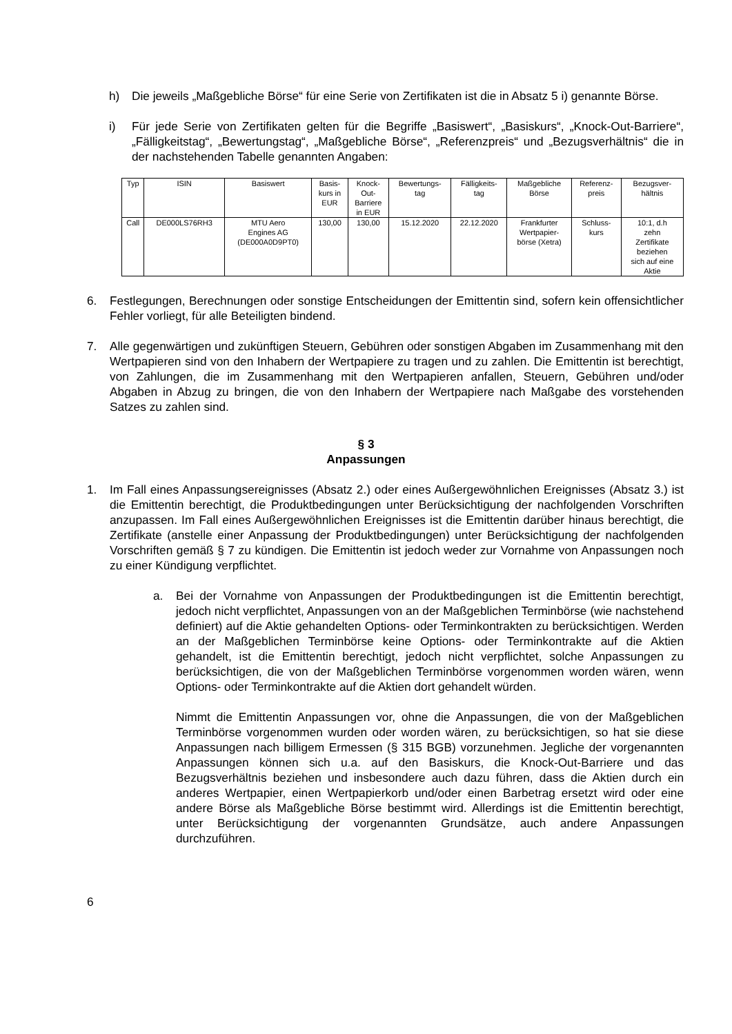h) Die jeweils „Maßgebliche Börse“ für eine Serie von Zertifikaten ist die in Absatz 5 i) genannte Börse.
i) Für jede Serie von Zertifikaten gelten für die Begriffe „Basiswert“, „Basiskurs“, „Knock-Out-Barriere“, „Fälligkeitstag“, „Bewertungstag“, „Maßgebliche Börse“, „Referenzpreis“ und „Bezugsverhältnis“ die in der nachstehenden Tabelle genannten Angaben:
| Typ | ISIN | Basiswert | Basis- kurs in EUR | Knock- Out- Barriere in EUR | Bewertungs- tag | Fälligkeits- tag | Maßgebliche Börse | Referenz- preis | Bezugsver- hältnis |
| --- | --- | --- | --- | --- | --- | --- | --- | --- | --- |
| Call | DE000LS76RH3 | MTU Aero Engines AG (DE000A0D9PT0) | 130,00 | 130,00 | 15.12.2020 | 22.12.2020 | Frankfurter Wertpapier- börse (Xetra) | Schluss- kurs | 10:1, d.h zehn Zertifikate beziehen sich auf eine Aktie |
6. Festlegungen, Berechnungen oder sonstige Entscheidungen der Emittentin sind, sofern kein offensichtlicher Fehler vorliegt, für alle Beteiligten bindend.
7. Alle gegenwärtigen und zukünftigen Steuern, Gebühren oder sonstigen Abgaben im Zusammenhang mit den Wertpapieren sind von den Inhabern der Wertpapiere zu tragen und zu zahlen. Die Emittentin ist berechtigt, von Zahlungen, die im Zusammenhang mit den Wertpapieren anfallen, Steuern, Gebühren und/oder Abgaben in Abzug zu bringen, die von den Inhabern der Wertpapiere nach Maßgabe des vorstehenden Satzes zu zahlen sind.
§ 3
Anpassungen
1. Im Fall eines Anpassungsereignisses (Absatz 2.) oder eines Außergewöhnlichen Ereignisses (Absatz 3.) ist die Emittentin berechtigt, die Produktbedingungen unter Berücksichtigung der nachfolgenden Vorschriften anzupassen. Im Fall eines Außergewöhnlichen Ereignisses ist die Emittentin darüber hinaus berechtigt, die Zertifikate (anstelle einer Anpassung der Produktbedingungen) unter Berücksichtigung der nachfolgenden Vorschriften gemäß § 7 zu kündigen. Die Emittentin ist jedoch weder zur Vornahme von Anpassungen noch zu einer Kündigung verpflichtet.
a. Bei der Vornahme von Anpassungen der Produktbedingungen ist die Emittentin berechtigt, jedoch nicht verpflichtet, Anpassungen von an der Maßgeblichen Terminbörse (wie nachstehend definiert) auf die Aktie gehandelten Options- oder Terminkontrakten zu berücksichtigen. Werden an der Maßgeblichen Terminbörse keine Options- oder Terminkontrakte auf die Aktien gehandelt, ist die Emittentin berechtigt, jedoch nicht verpflichtet, solche Anpassungen zu berücksichtigen, die von der Maßgeblichen Terminbörse vorgenommen worden wären, wenn Options- oder Terminkontrakte auf die Aktien dort gehandelt würden.
Nimmt die Emittentin Anpassungen vor, ohne die Anpassungen, die von der Maßgeblichen Terminbörse vorgenommen wurden oder worden wären, zu berücksichtigen, so hat sie diese Anpassungen nach billigem Ermessen (§ 315 BGB) vorzunehmen. Jegliche der vorgenannten Anpassungen können sich u.a. auf den Basiskurs, die Knock-Out-Barriere und das Bezugsverhältnis beziehen und insbesondere auch dazu führen, dass die Aktien durch ein anderes Wertpapier, einen Wertpapierkorb und/oder einen Barbetrag ersetzt wird oder eine andere Börse als Maßgebliche Börse bestimmt wird. Allerdings ist die Emittentin berechtigt, unter Berücksichtigung der vorgenannten Grundsätze, auch andere Anpassungen durchzuführen.
6